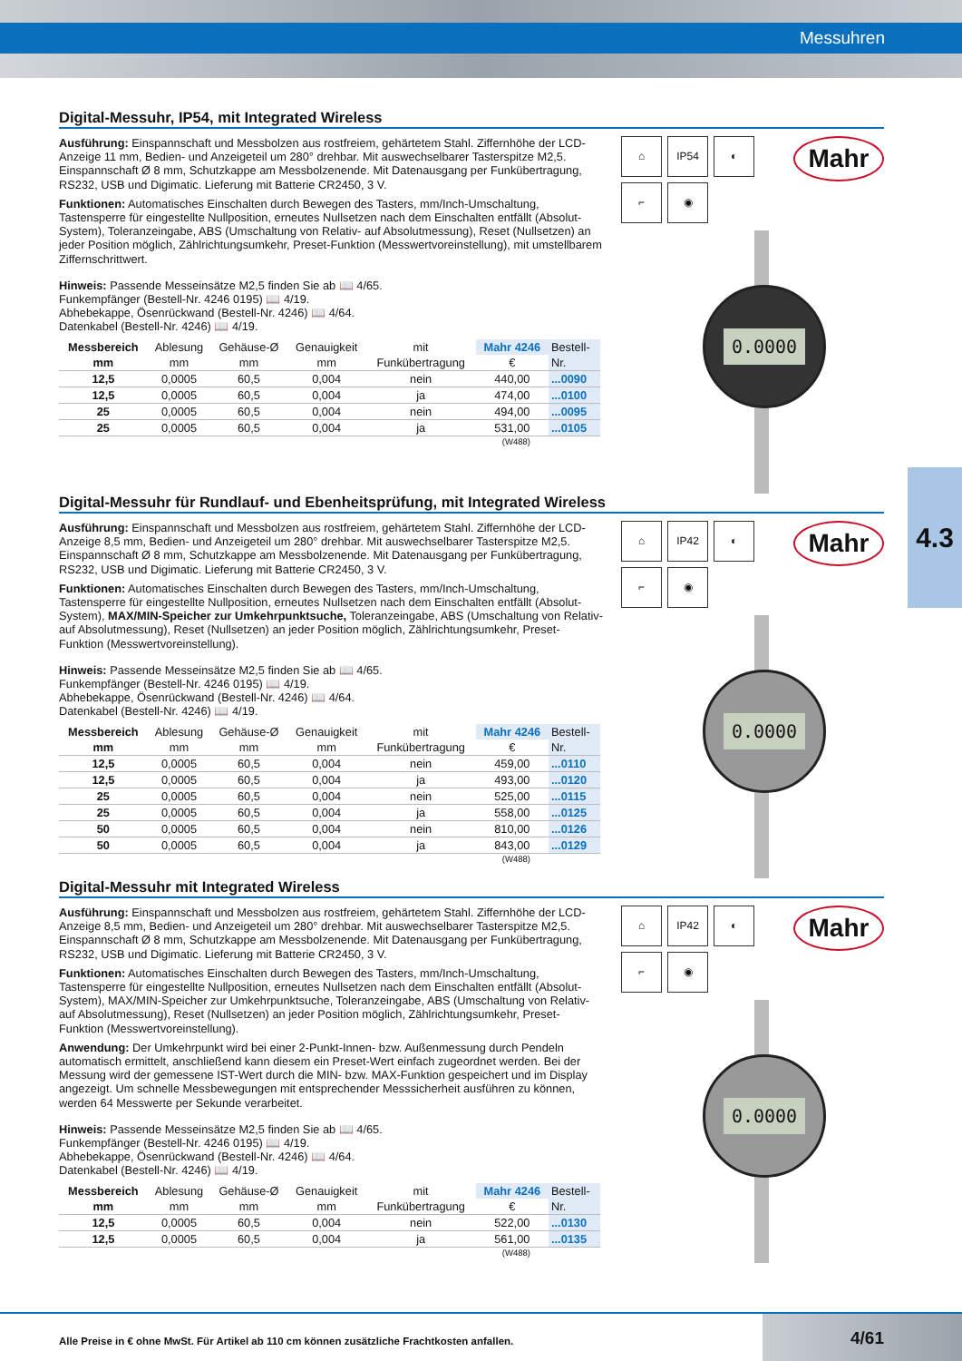Messuhren
4.3
Digital-Messuhr, IP54, mit Integrated Wireless
Ausführung: Einspannschaft und Messbolzen aus rostfreiem, gehärtetem Stahl. Ziffernhöhe der LCD-Anzeige 11 mm, Bedien- und Anzeigeteil um 280° drehbar. Mit auswechselbarer Tasterspitze M2,5. Einspannschaft Ø 8 mm, Schutzkappe am Messbolzenende. Mit Datenausgang per Funkübertragung, RS232, USB und Digimatic. Lieferung mit Batterie CR2450, 3 V.
Funktionen: Automatisches Einschalten durch Bewegen des Tasters, mm/Inch-Umschaltung, Tastensperre für eingestellte Nullposition, erneutes Nullsetzen nach dem Einschalten entfällt (Absolut-System), Toleranzeingabe, ABS (Umschaltung von Relativ- auf Absolutmessung), Reset (Nullsetzen) an jeder Position möglich, Zählrichtungsumkehr, Preset-Funktion (Messwertvoreinstellung), mit umstellbarem Ziffernschrittwert.
Hinweis: Passende Messeinsätze M2,5 finden Sie ab 📖 4/65.
Funkempfänger (Bestell-Nr. 4246 0195) 📖 4/19.
Abhebekappe, Ösenrückwand (Bestell-Nr. 4246) 📖 4/64.
Datenkabel (Bestell-Nr. 4246) 📖 4/19.
| Messbereich | Ablesung | Gehäuse-Ø | Genauigkeit | mit | Mahr 4246 | Bestell- |
| --- | --- | --- | --- | --- | --- | --- |
| mm | mm | mm | mm | Funkübertragung | € | Nr. |
| 12,5 | 0,0005 | 60,5 | 0,004 | nein | 440,00 | ...0090 |
| 12,5 | 0,0005 | 60,5 | 0,004 | ja | 474,00 | ...0100 |
| 25 | 0,0005 | 60,5 | 0,004 | nein | 494,00 | ...0095 |
| 25 | 0,0005 | 60,5 | 0,004 | ja | 531,00 | ...0105 |
(W488)
⌂
IP54
◐
⌐
◉
Mahr
0.0000
Digital-Messuhr für Rundlauf- und Ebenheitsprüfung, mit Integrated Wireless
Ausführung: Einspannschaft und Messbolzen aus rostfreiem, gehärtetem Stahl. Ziffernhöhe der LCD-Anzeige 8,5 mm, Bedien- und Anzeigeteil um 280° drehbar. Mit auswechselbarer Tasterspitze M2,5. Einspannschaft Ø 8 mm, Schutzkappe am Messbolzenende. Mit Datenausgang per Funkübertragung, RS232, USB und Digimatic. Lieferung mit Batterie CR2450, 3 V.
Funktionen: Automatisches Einschalten durch Bewegen des Tasters, mm/Inch-Umschaltung, Tastensperre für eingestellte Nullposition, erneutes Nullsetzen nach dem Einschalten entfällt (Absolut-System), MAX/MIN-Speicher zur Umkehrpunktsuche, Toleranzeingabe, ABS (Umschaltung von Relativ- auf Absolutmessung), Reset (Nullsetzen) an jeder Position möglich, Zählrichtungsumkehr, Preset-Funktion (Messwertvoreinstellung).
Hinweis: Passende Messeinsätze M2,5 finden Sie ab 📖 4/65.
Funkempfänger (Bestell-Nr. 4246 0195) 📖 4/19.
Abhebekappe, Ösenrückwand (Bestell-Nr. 4246) 📖 4/64.
Datenkabel (Bestell-Nr. 4246) 📖 4/19.
| Messbereich | Ablesung | Gehäuse-Ø | Genauigkeit | mit | Mahr 4246 | Bestell- |
| --- | --- | --- | --- | --- | --- | --- |
| mm | mm | mm | mm | Funkübertragung | € | Nr. |
| 12,5 | 0,0005 | 60,5 | 0,004 | nein | 459,00 | ...0110 |
| 12,5 | 0,0005 | 60,5 | 0,004 | ja | 493,00 | ...0120 |
| 25 | 0,0005 | 60,5 | 0,004 | nein | 525,00 | ...0115 |
| 25 | 0,0005 | 60,5 | 0,004 | ja | 558,00 | ...0125 |
| 50 | 0,0005 | 60,5 | 0,004 | nein | 810,00 | ...0126 |
| 50 | 0,0005 | 60,5 | 0,004 | ja | 843,00 | ...0129 |
(W488)
⌂
IP42
◐
⌐
◉
Mahr
0.0000
Digital-Messuhr mit Integrated Wireless
Ausführung: Einspannschaft und Messbolzen aus rostfreiem, gehärtetem Stahl. Ziffernhöhe der LCD-Anzeige 8,5 mm, Bedien- und Anzeigeteil um 280° drehbar. Mit auswechselbarer Tasterspitze M2,5. Einspannschaft Ø 8 mm, Schutzkappe am Messbolzenende. Mit Datenausgang per Funkübertragung, RS232, USB und Digimatic. Lieferung mit Batterie CR2450, 3 V.
Funktionen: Automatisches Einschalten durch Bewegen des Tasters, mm/Inch-Umschaltung, Tastensperre für eingestellte Nullposition, erneutes Nullsetzen nach dem Einschalten entfällt (Absolut-System), MAX/MIN-Speicher zur Umkehrpunktsuche, Toleranzeingabe, ABS (Umschaltung von Relativ- auf Absolutmessung), Reset (Nullsetzen) an jeder Position möglich, Zählrichtungsumkehr, Preset-Funktion (Messwertvoreinstellung).
Anwendung: Der Umkehrpunkt wird bei einer 2-Punkt-Innen- bzw. Außenmessung durch Pendeln automatisch ermittelt, anschließend kann diesem ein Preset-Wert einfach zugeordnet werden. Bei der Messung wird der gemessene IST-Wert durch die MIN- bzw. MAX-Funktion gespeichert und im Display angezeigt. Um schnelle Messbewegungen mit entsprechender Messsicherheit ausführen zu können, werden 64 Messwerte per Sekunde verarbeitet.
Hinweis: Passende Messeinsätze M2,5 finden Sie ab 📖 4/65.
Funkempfänger (Bestell-Nr. 4246 0195) 📖 4/19.
Abhebekappe, Ösenrückwand (Bestell-Nr. 4246) 📖 4/64.
Datenkabel (Bestell-Nr. 4246) 📖 4/19.
| Messbereich | Ablesung | Gehäuse-Ø | Genauigkeit | mit | Mahr 4246 | Bestell- |
| --- | --- | --- | --- | --- | --- | --- |
| mm | mm | mm | mm | Funkübertragung | € | Nr. |
| 12,5 | 0,0005 | 60,5 | 0,004 | nein | 522,00 | ...0130 |
| 12,5 | 0,0005 | 60,5 | 0,004 | ja | 561,00 | ...0135 |
(W488)
⌂
IP42
◐
⌐
◉
Mahr
0.0000
Alle Preise in € ohne MwSt. Für Artikel ab 110 cm können zusätzliche Frachtkosten anfallen.
4/61